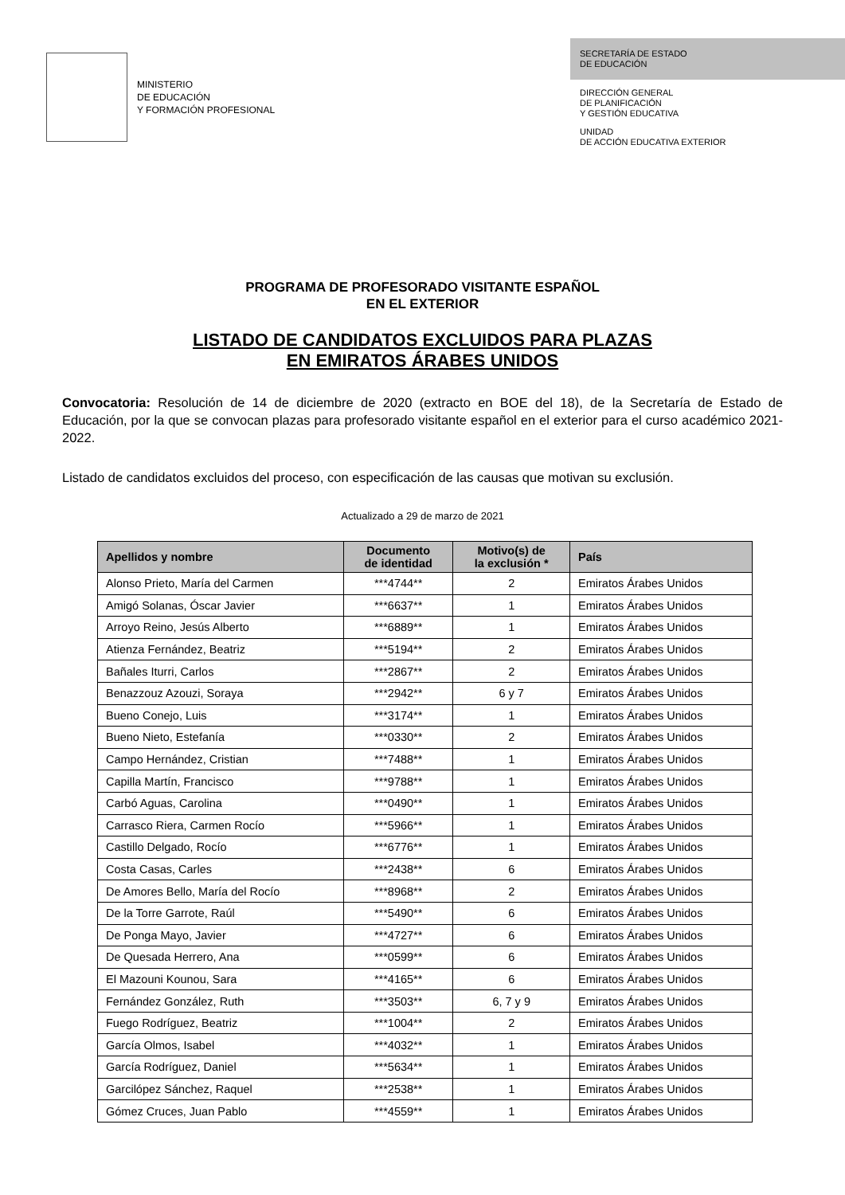MINISTERIO
DE EDUCACIÓN
Y FORMACIÓN PROFESIONAL
SECRETARÍA DE ESTADO
DE EDUCACIÓN
DIRECCIÓN GENERAL
DE PLANIFICACIÓN
Y GESTIÓN EDUCATIVA
UNIDAD
DE ACCIÓN EDUCATIVA EXTERIOR
PROGRAMA DE PROFESORADO VISITANTE ESPAÑOL
EN EL EXTERIOR
LISTADO DE CANDIDATOS EXCLUIDOS PARA PLAZAS
EN EMIRATOS ÁRABES UNIDOS
Convocatoria: Resolución de 14 de diciembre de 2020 (extracto en BOE del 18), de la Secretaría de Estado de Educación, por la que se convocan plazas para profesorado visitante español en el exterior para el curso académico 2021-2022.
Listado de candidatos excluidos del proceso, con especificación de las causas que motivan su exclusión.
Actualizado a 29 de marzo de 2021
| Apellidos y nombre | Documento de identidad | Motivo(s) de la exclusión * | País |
| --- | --- | --- | --- |
| Alonso Prieto, María del Carmen | ***4744** | 2 | Emiratos Árabes Unidos |
| Amigó Solanas, Óscar Javier | ***6637** | 1 | Emiratos Árabes Unidos |
| Arroyo Reino, Jesús Alberto | ***6889** | 1 | Emiratos Árabes Unidos |
| Atienza Fernández, Beatriz | ***5194** | 2 | Emiratos Árabes Unidos |
| Bañales Iturri, Carlos | ***2867** | 2 | Emiratos Árabes Unidos |
| Benazzouz Azouzi, Soraya | ***2942** | 6 y 7 | Emiratos Árabes Unidos |
| Bueno Conejo, Luis | ***3174** | 1 | Emiratos Árabes Unidos |
| Bueno Nieto, Estefanía | ***0330** | 2 | Emiratos Árabes Unidos |
| Campo Hernández, Cristian | ***7488** | 1 | Emiratos Árabes Unidos |
| Capilla Martín, Francisco | ***9788** | 1 | Emiratos Árabes Unidos |
| Carbó Aguas, Carolina | ***0490** | 1 | Emiratos Árabes Unidos |
| Carrasco Riera, Carmen Rocío | ***5966** | 1 | Emiratos Árabes Unidos |
| Castillo Delgado, Rocío | ***6776** | 1 | Emiratos Árabes Unidos |
| Costa Casas, Carles | ***2438** | 6 | Emiratos Árabes Unidos |
| De Amores Bello, María del Rocío | ***8968** | 2 | Emiratos Árabes Unidos |
| De la Torre Garrote, Raúl | ***5490** | 6 | Emiratos Árabes Unidos |
| De Ponga Mayo, Javier | ***4727** | 6 | Emiratos Árabes Unidos |
| De Quesada Herrero, Ana | ***0599** | 6 | Emiratos Árabes Unidos |
| El Mazouni Kounou, Sara | ***4165** | 6 | Emiratos Árabes Unidos |
| Fernández González, Ruth | ***3503** | 6, 7 y 9 | Emiratos Árabes Unidos |
| Fuego Rodríguez, Beatriz | ***1004** | 2 | Emiratos Árabes Unidos |
| García Olmos, Isabel | ***4032** | 1 | Emiratos Árabes Unidos |
| García Rodríguez, Daniel | ***5634** | 1 | Emiratos Árabes Unidos |
| Garcilópez Sánchez, Raquel | ***2538** | 1 | Emiratos Árabes Unidos |
| Gómez Cruces, Juan Pablo | ***4559** | 1 | Emiratos Árabes Unidos |